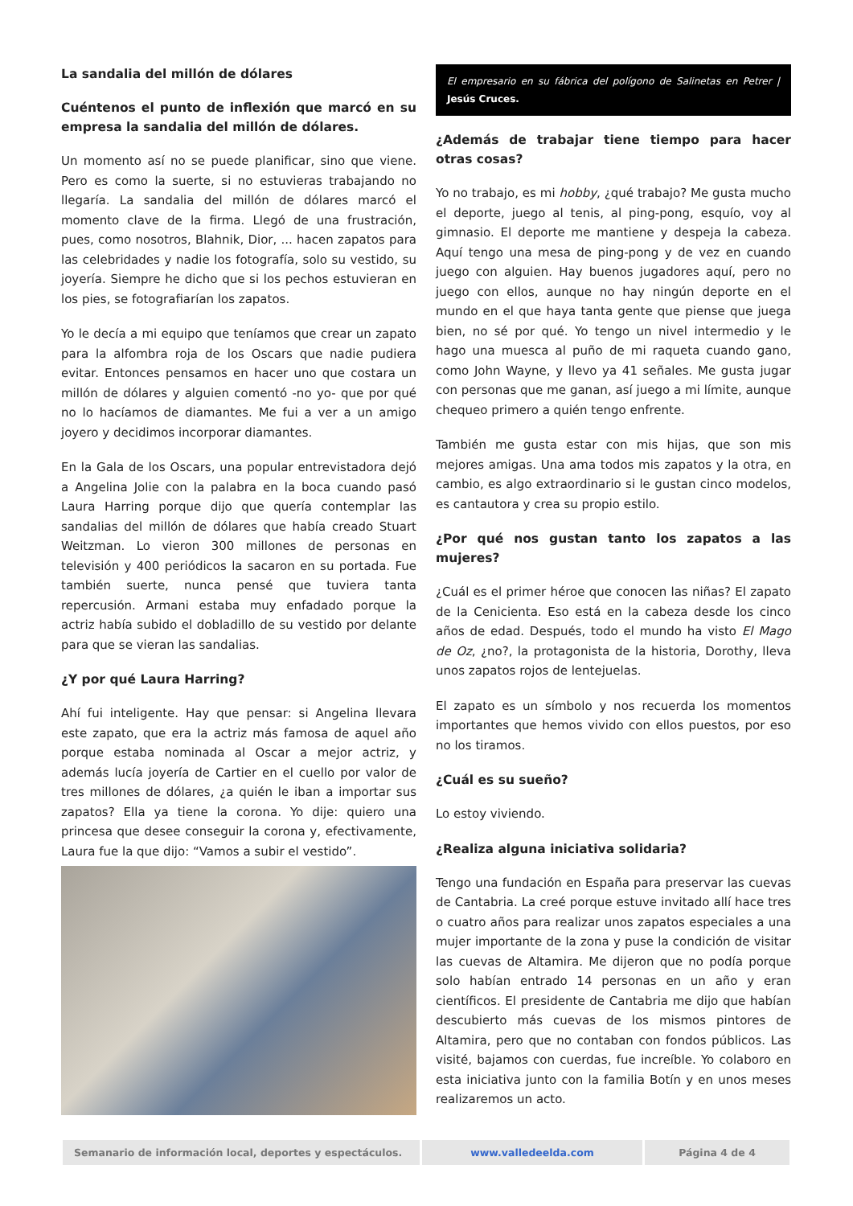La sandalia del millón de dólares
Cuéntenos el punto de inflexión que marcó en su empresa la sandalia del millón de dólares.
Un momento así no se puede planificar, sino que viene. Pero es como la suerte, si no estuvieras trabajando no llegaría. La sandalia del millón de dólares marcó el momento clave de la firma. Llegó de una frustración, pues, como nosotros, Blahnik, Dior, ... hacen zapatos para las celebridades y nadie los fotografía, solo su vestido, su joyería. Siempre he dicho que si los pechos estuvieran en los pies, se fotografiarían los zapatos.
Yo le decía a mi equipo que teníamos que crear un zapato para la alfombra roja de los Oscars que nadie pudiera evitar. Entonces pensamos en hacer uno que costara un millón de dólares y alguien comentó -no yo- que por qué no lo hacíamos de diamantes. Me fui a ver a un amigo joyero y decidimos incorporar diamantes.
En la Gala de los Oscars, una popular entrevistadora dejó a Angelina Jolie con la palabra en la boca cuando pasó Laura Harring porque dijo que quería contemplar las sandalias del millón de dólares que había creado Stuart Weitzman. Lo vieron 300 millones de personas en televisión y 400 periódicos la sacaron en su portada. Fue también suerte, nunca pensé que tuviera tanta repercusión. Armani estaba muy enfadado porque la actriz había subido el dobladillo de su vestido por delante para que se vieran las sandalias.
¿Y por qué Laura Harring?
Ahí fui inteligente. Hay que pensar: si Angelina llevara este zapato, que era la actriz más famosa de aquel año porque estaba nominada al Oscar a mejor actriz, y además lucía joyería de Cartier en el cuello por valor de tres millones de dólares, ¿a quién le iban a importar sus zapatos? Ella ya tiene la corona. Yo dije: quiero una princesa que desee conseguir la corona y, efectivamente, Laura fue la que dijo: “Vamos a subir el vestido”.
El empresario en su fábrica del polígono de Salinetas en Petrer | Jesús Cruces.
¿Además de trabajar tiene tiempo para hacer otras cosas?
Yo no trabajo, es mi hobby, ¿qué trabajo? Me gusta mucho el deporte, juego al tenis, al ping-pong, esquío, voy al gimnasio. El deporte me mantiene y despeja la cabeza. Aquí tengo una mesa de ping-pong y de vez en cuando juego con alguien. Hay buenos jugadores aquí, pero no juego con ellos, aunque no hay ningún deporte en el mundo en el que haya tanta gente que piense que juega bien, no sé por qué. Yo tengo un nivel intermedio y le hago una muesca al puño de mi raqueta cuando gano, como John Wayne, y llevo ya 41 señales. Me gusta jugar con personas que me ganan, así juego a mi límite, aunque chequeo primero a quién tengo enfrente.
También me gusta estar con mis hijas, que son mis mejores amigas. Una ama todos mis zapatos y la otra, en cambio, es algo extraordinario si le gustan cinco modelos, es cantautora y crea su propio estilo.
¿Por qué nos gustan tanto los zapatos a las mujeres?
¿Cuál es el primer héroe que conocen las niñas? El zapato de la Cenicienta. Eso está en la cabeza desde los cinco años de edad. Después, todo el mundo ha visto El Mago de Oz, ¿no?, la protagonista de la historia, Dorothy, lleva unos zapatos rojos de lentejuelas.
El zapato es un símbolo y nos recuerda los momentos importantes que hemos vivido con ellos puestos, por eso no los tiramos.
¿Cuál es su sueño?
Lo estoy viviendo.
¿Realiza alguna iniciativa solidaria?
Tengo una fundación en España para preservar las cuevas de Cantabria. La creé porque estuve invitado allí hace tres o cuatro años para realizar unos zapatos especiales a una mujer importante de la zona y puse la condición de visitar las cuevas de Altamira. Me dijeron que no podía porque solo habían entrado 14 personas en un año y eran científicos. El presidente de Cantabria me dijo que habían descubierto más cuevas de los mismos pintores de Altamira, pero que no contaban con fondos públicos. Las visité, bajamos con cuerdas, fue increíble. Yo colaboro en esta iniciativa junto con la familia Botín y en unos meses realizaremos un acto.
Semanario de información local, deportes y espectáculos.
www.valledeelda.com Página 4 de 4